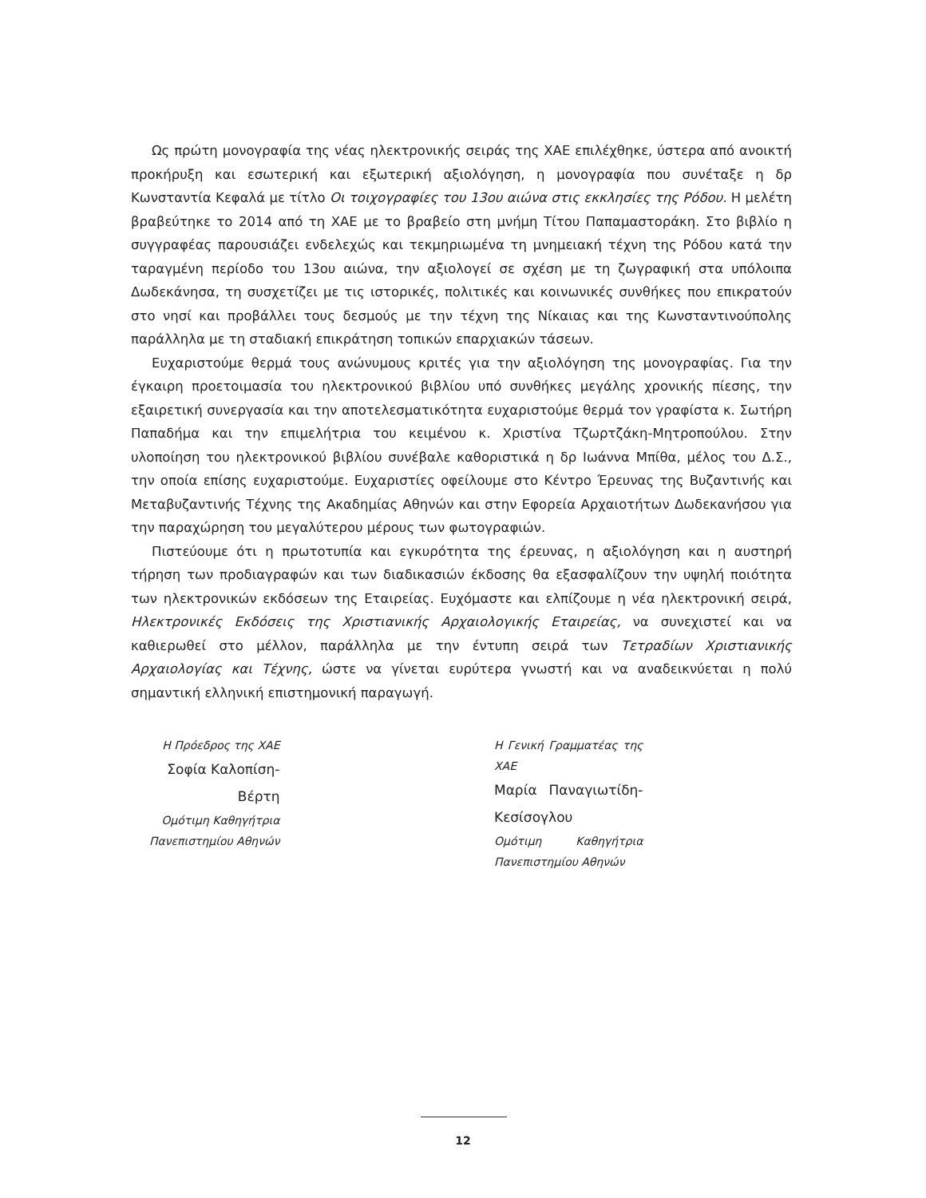Ως πρώτη μονογραφία της νέας ηλεκτρονικής σειράς της ΧΑΕ επιλέχθηκε, ύστερα από ανοικτή προκήρυξη και εσωτερική και εξωτερική αξιολόγηση, η μονογραφία που συνέταξε η δρ Κωνσταντία Κεφαλά με τίτλο Οι τοιχογραφίες του 13ου αιώνα στις εκκλησίες της Ρόδου. Η μελέτη βραβεύτηκε το 2014 από τη ΧΑΕ με το βραβείο στη μνήμη Τίτου Παπαμαστοράκη. Στο βιβλίο η συγγραφέας παρουσιάζει ενδελεχώς και τεκμηριωμένα τη μνημειακή τέχνη της Ρόδου κατά την ταραγμένη περίοδο του 13ου αιώνα, την αξιολογεί σε σχέση με τη ζωγραφική στα υπόλοιπα Δωδεκάνησα, τη συσχετίζει με τις ιστορικές, πολιτικές και κοινωνικές συνθήκες που επικρατούν στο νησί και προβάλλει τους δεσμούς με την τέχνη της Νίκαιας και της Κωνσταντινούπολης παράλληλα με τη σταδιακή επικράτηση τοπικών επαρχιακών τάσεων.
Ευχαριστούμε θερμά τους ανώνυμους κριτές για την αξιολόγηση της μονογραφίας. Για την έγκαιρη προετοιμασία του ηλεκτρονικού βιβλίου υπό συνθήκες μεγάλης χρονικής πίεσης, την εξαιρετική συνεργασία και την αποτελεσματικότητα ευχαριστούμε θερμά τον γραφίστα κ. Σωτήρη Παπαδήμα και την επιμελήτρια του κειμένου κ. Χριστίνα Τζωρτζάκη-Μητροπούλου. Στην υλοποίηση του ηλεκτρονικού βιβλίου συνέβαλε καθοριστικά η δρ Ιωάννα Μπίθα, μέλος του Δ.Σ., την οποία επίσης ευχαριστούμε. Ευχαριστίες οφείλουμε στο Κέντρο Έρευνας της Βυζαντινής και Μεταβυζαντινής Τέχνης της Ακαδημίας Αθηνών και στην Εφορεία Αρχαιοτήτων Δωδεκανήσου για την παραχώρηση του μεγαλύτερου μέρους των φωτογραφιών.
Πιστεύουμε ότι η πρωτοτυπία και εγκυρότητα της έρευνας, η αξιολόγηση και η αυστηρή τήρηση των προδιαγραφών και των διαδικασιών έκδοσης θα εξασφαλίζουν την υψηλή ποιότητα των ηλεκτρονικών εκδόσεων της Εταιρείας. Ευχόμαστε και ελπίζουμε η νέα ηλεκτρονική σειρά, Ηλεκτρονικές Εκδόσεις της Χριστιανικής Αρχαιολογικής Εταιρείας, να συνεχιστεί και να καθιερωθεί στο μέλλον, παράλληλα με την έντυπη σειρά των Τετραδίων Χριστιανικής Αρχαιολογίας και Τέχνης, ώστε να γίνεται ευρύτερα γνωστή και να αναδεικνύεται η πολύ σημαντική ελληνική επιστημονική παραγωγή.
Η Πρόεδρος της ΧΑΕ
Σοφία Καλοπίση-Βέρτη
Ομότιμη Καθηγήτρια Πανεπιστημίου Αθηνών
Η Γενική Γραμματέας της ΧΑΕ
Μαρία Παναγιωτίδη-Κεσίσογλου
Ομότιμη Καθηγήτρια Πανεπιστημίου Αθηνών
12